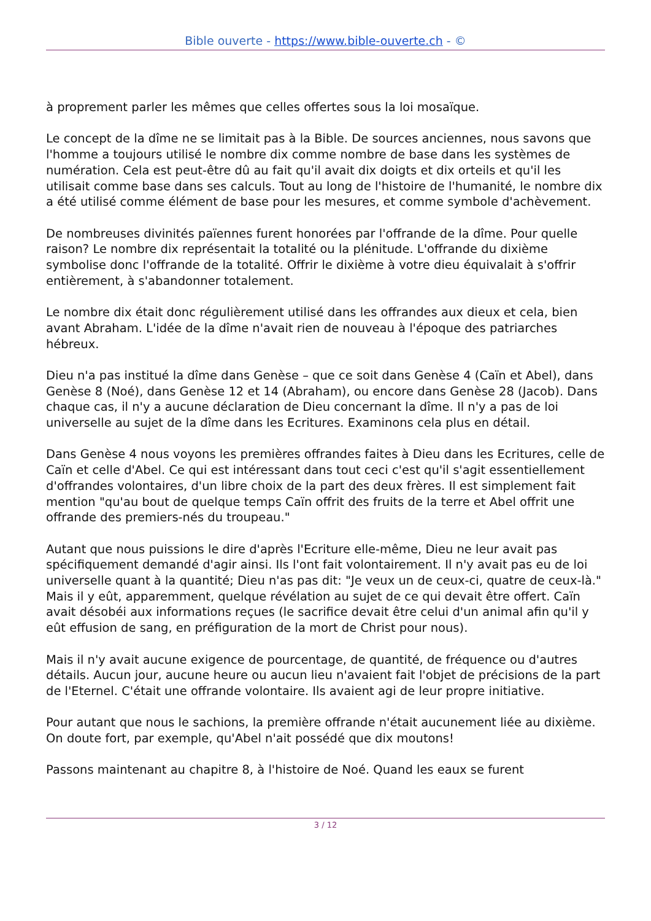Bible ouverte - https://www.bible-ouverte.ch - ©
à proprement parler les mêmes que celles offertes sous la loi mosaïque.
Le concept de la dîme ne se limitait pas à la Bible. De sources anciennes, nous savons que l'homme a toujours utilisé le nombre dix comme nombre de base dans les systèmes de numération. Cela est peut-être dû au fait qu'il avait dix doigts et dix orteils et qu'il les utilisait comme base dans ses calculs. Tout au long de l'histoire de l'humanité, le nombre dix a été utilisé comme élément de base pour les mesures, et comme symbole d'achèvement.
De nombreuses divinités païennes furent honorées par l'offrande de la dîme. Pour quelle raison? Le nombre dix représentait la totalité ou la plénitude. L'offrande du dixième symbolise donc l'offrande de la totalité. Offrir le dixième à votre dieu équivalait à s'offrir entièrement, à s'abandonner totalement.
Le nombre dix était donc régulièrement utilisé dans les offrandes aux dieux et cela, bien avant Abraham. L'idée de la dîme n'avait rien de nouveau à l'époque des patriarches hébreux.
Dieu n'a pas institué la dîme dans Genèse – que ce soit dans Genèse 4 (Caïn et Abel), dans Genèse 8 (Noé), dans Genèse 12 et 14 (Abraham), ou encore dans Genèse 28 (Jacob). Dans chaque cas, il n'y a aucune déclaration de Dieu concernant la dîme. Il n'y a pas de loi universelle au sujet de la dîme dans les Ecritures. Examinons cela plus en détail.
Dans Genèse 4 nous voyons les premières offrandes faites à Dieu dans les Ecritures, celle de Caïn et celle d'Abel. Ce qui est intéressant dans tout ceci c'est qu'il s'agit essentiellement d'offrandes volontaires, d'un libre choix de la part des deux frères. Il est simplement fait mention "qu'au bout de quelque temps Caïn offrit des fruits de la terre et Abel offrit une offrande des premiers-nés du troupeau."
Autant que nous puissions le dire d'après l'Ecriture elle-même, Dieu ne leur avait pas spécifiquement demandé d'agir ainsi. Ils l'ont fait volontairement. Il n'y avait pas eu de loi universelle quant à la quantité; Dieu n'as pas dit: "Je veux un de ceux-ci, quatre de ceux-là." Mais il y eût, apparemment, quelque révélation au sujet de ce qui devait être offert. Caïn avait désobéi aux informations reçues (le sacrifice devait être celui d'un animal afin qu'il y eût effusion de sang, en préfiguration de la mort de Christ pour nous).
Mais il n'y avait aucune exigence de pourcentage, de quantité, de fréquence ou d'autres détails. Aucun jour, aucune heure ou aucun lieu n'avaient fait l'objet de précisions de la part de l'Eternel. C'était une offrande volontaire. Ils avaient agi de leur propre initiative.
Pour autant que nous le sachions, la première offrande n'était aucunement liée au dixième. On doute fort, par exemple, qu'Abel n'ait possédé que dix moutons!
Passons maintenant au chapitre 8, à l'histoire de Noé. Quand les eaux se furent
3 / 12